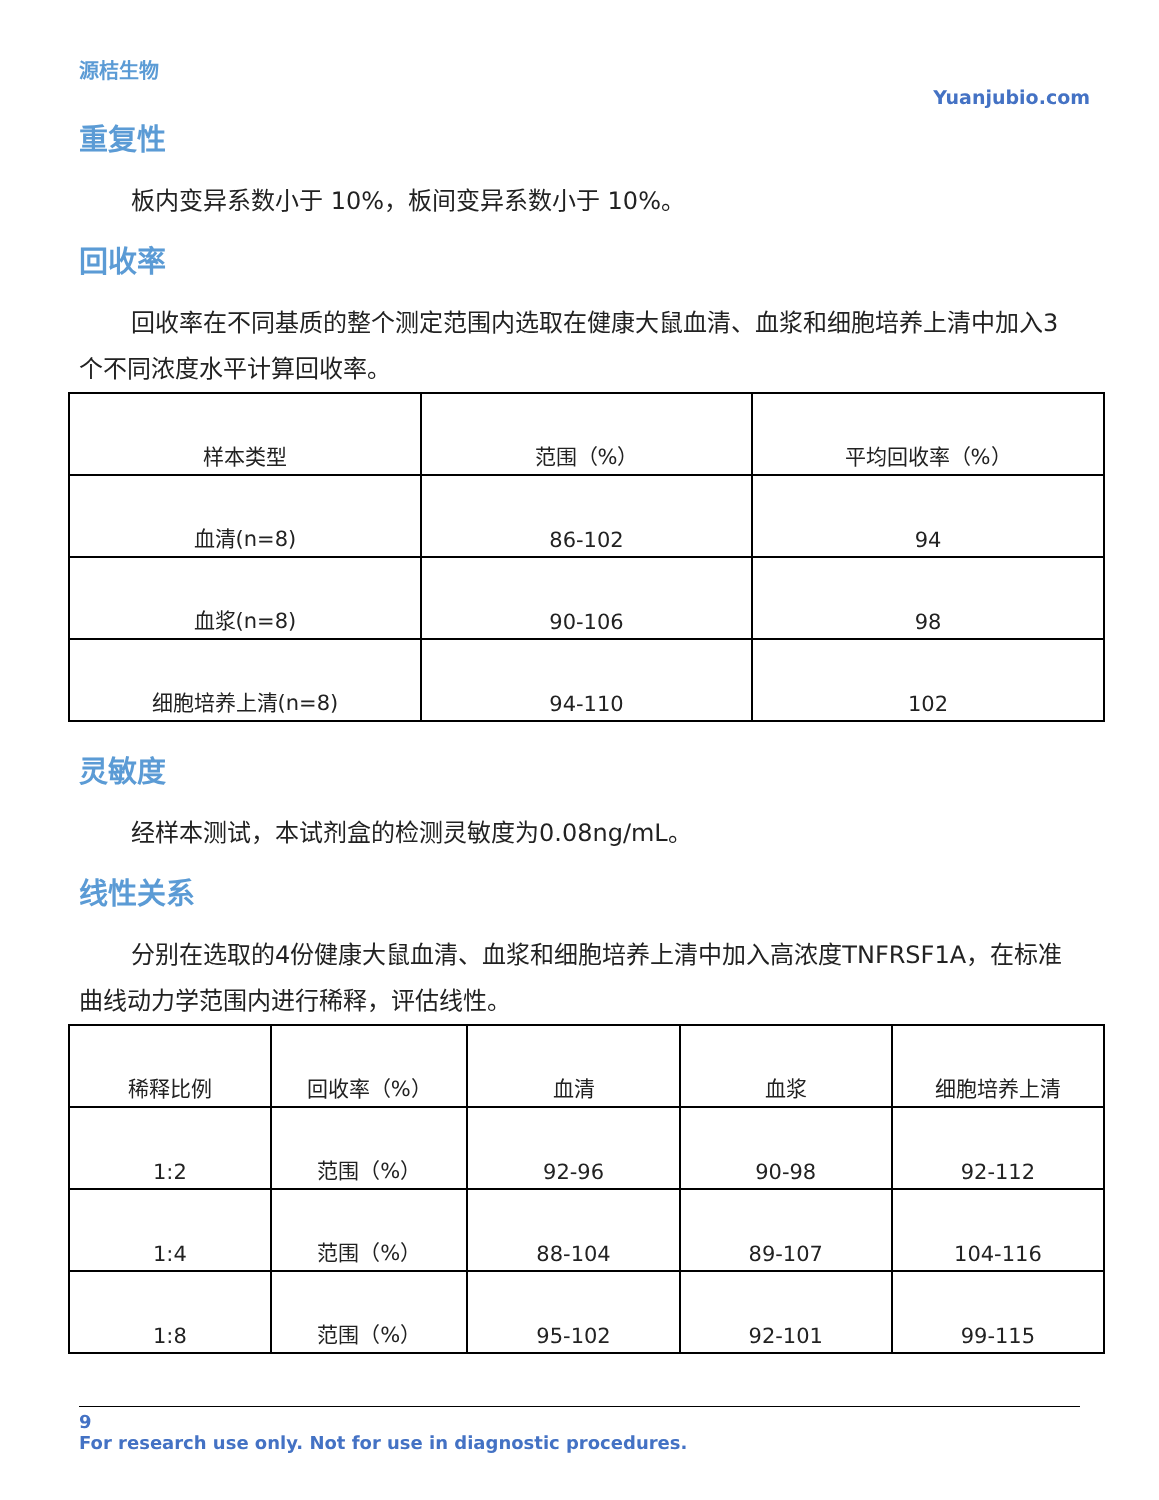源桔生物
Yuanjubio.com
重复性
板内变异系数小于 10%，板间变异系数小于 10%。
回收率
回收率在不同基质的整个测定范围内选取在健康大鼠血清、血浆和细胞培养上清中加入3个不同浓度水平计算回收率。
| 样本类型 | 范围（%） | 平均回收率（%） |
| 血清(n=8) | 86-102 | 94 |
| 血浆(n=8) | 90-106 | 98 |
| 细胞培养上清(n=8) | 94-110 | 102 |
灵敏度
经样本测试，本试剂盒的检测灵敏度为0.08ng/mL。
线性关系
分别在选取的4份健康大鼠血清、血浆和细胞培养上清中加入高浓度TNFRSF1A，在标准曲线动力学范围内进行稀释，评估线性。
| 稀释比例 | 回收率（%） | 血清 | 血浆 | 细胞培养上清 |
| 1:2 | 范围（%） | 92-96 | 90-98 | 92-112 |
| 1:4 | 范围（%） | 88-104 | 89-107 | 104-116 |
| 1:8 | 范围（%） | 95-102 | 92-101 | 99-115 |
9
For research use only. Not for use in diagnostic procedures.